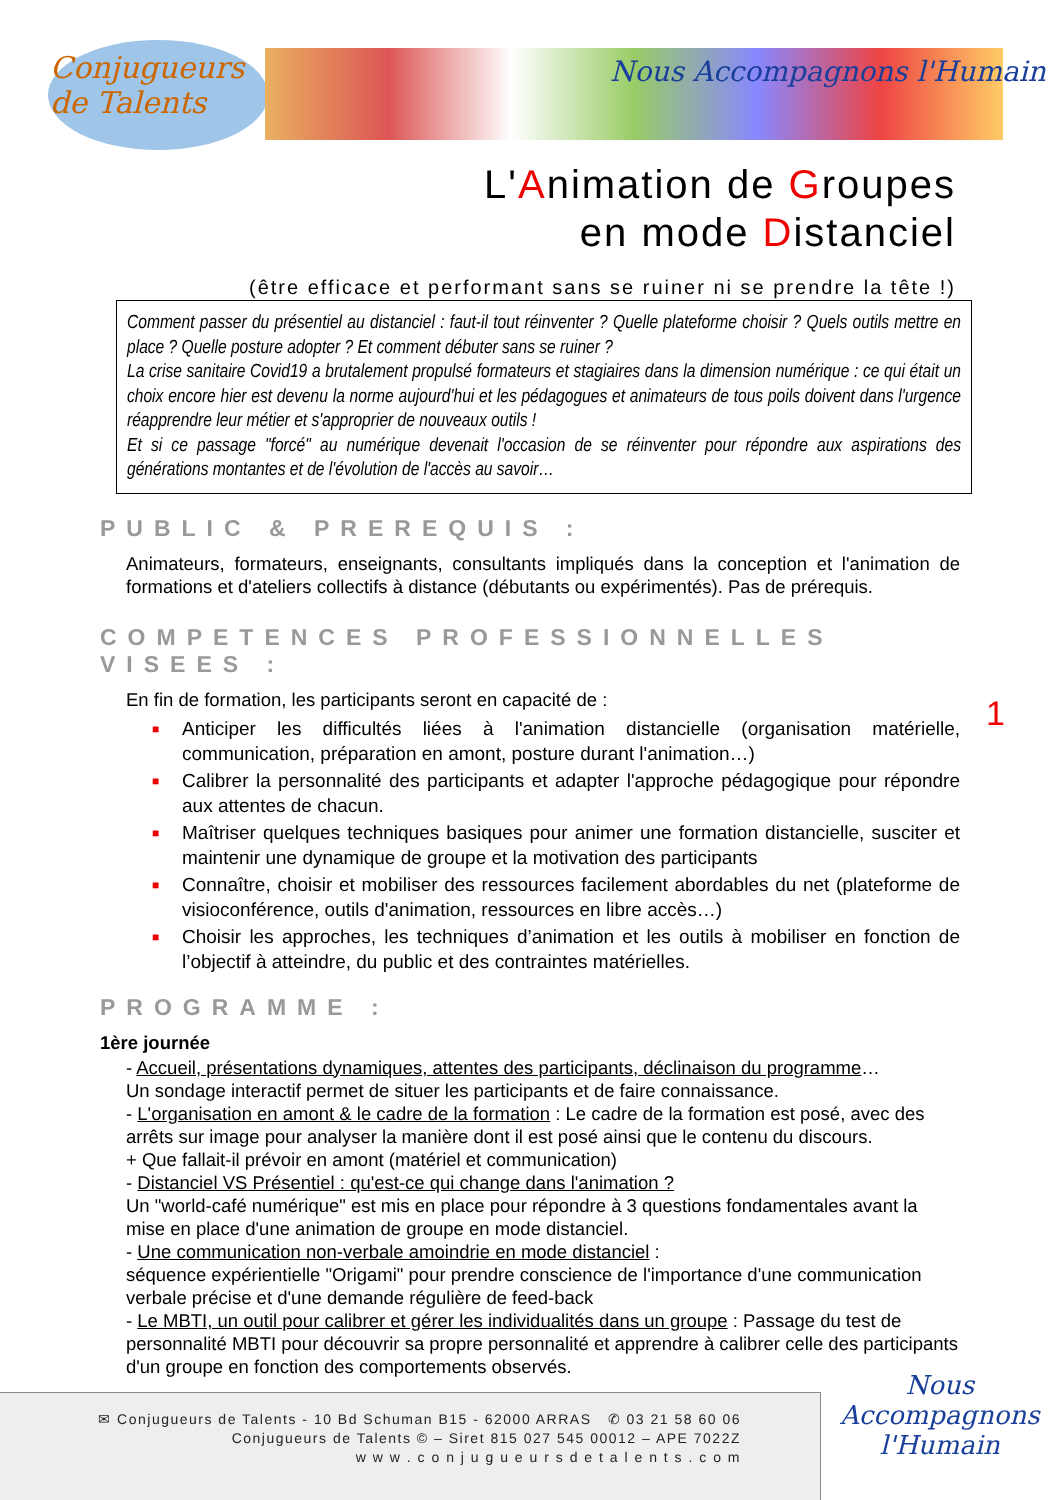Conjugueurs
de Talents
Nous Accompagnons l'Humain
L'Animation de Groupes
en mode Distanciel
(être efficace et performant sans se ruiner ni se prendre la tête !)
Comment passer du présentiel au distanciel : faut-il tout réinventer ? Quelle plateforme choisir ? Quels outils mettre en place ? Quelle posture adopter ? Et comment débuter sans se ruiner ?
La crise sanitaire Covid19 a brutalement propulsé formateurs et stagiaires dans la dimension numérique : ce qui était un choix encore hier est devenu la norme aujourd'hui et les pédagogues et animateurs de tous poils doivent dans l'urgence réapprendre leur métier et s'approprier de nouveaux outils !
Et si ce passage "forcé" au numérique devenait l'occasion de se réinventer pour répondre aux aspirations des générations montantes et de l'évolution de l'accès au savoir…
PUBLIC & PREREQUIS :
Animateurs, formateurs, enseignants, consultants impliqués dans la conception et l'animation de formations et d'ateliers collectifs à distance (débutants ou expérimentés). Pas de prérequis.
COMPETENCES PROFESSIONNELLES VISEES :
En fin de formation, les participants seront en capacité de :
■ Anticiper les difficultés liées à l'animation distancielle (organisation matérielle, communication, préparation en amont, posture durant l'animation…)
■ Calibrer la personnalité des participants et adapter l'approche pédagogique pour répondre aux attentes de chacun.
■ Maîtriser quelques techniques basiques pour animer une formation distancielle, susciter et maintenir une dynamique de groupe et la motivation des participants
■ Connaître, choisir et mobiliser des ressources facilement abordables du net (plateforme de visioconférence, outils d'animation, ressources en libre accès…)
■ Choisir les approches, les techniques d’animation et les outils à mobiliser en fonction de l’objectif à atteindre, du public et des contraintes matérielles.
PROGRAMME :
1ère journée
- Accueil, présentations dynamiques, attentes des participants, déclinaison du programme…
Un sondage interactif permet de situer les participants et de faire connaissance.
- L'organisation en amont & le cadre de la formation : Le cadre de la formation est posé, avec des arrêts sur image pour analyser la manière dont il est posé ainsi que le contenu du discours.
+ Que fallait-il prévoir en amont (matériel et communication)
- Distanciel VS Présentiel : qu'est-ce qui change dans l'animation ?
Un "world-café numérique" est mis en place pour répondre à 3 questions fondamentales avant la mise en place d'une animation de groupe en mode distanciel.
- Une communication non-verbale amoindrie en mode distanciel :
séquence expérientielle "Origami" pour prendre conscience de l'importance d'une communication verbale précise et d'une demande régulière de feed-back
- Le MBTI, un outil pour calibrer et gérer les individualités dans un groupe : Passage du test de personnalité MBTI pour découvrir sa propre personnalité et apprendre à calibrer celle des participants d'un groupe en fonction des comportements observés.
1
✉ Conjugueurs de Talents - 10 Bd Schuman B15 - 62000 ARRAS ✆ 03 21 58 60 06
Conjugueurs de Talents © – Siret 815 027 545 00012 – APE 7022Z
w w w . c o n j u g u e u r s d e t a l e n t s . c o m
Nous
Accompagnons
l'Humain